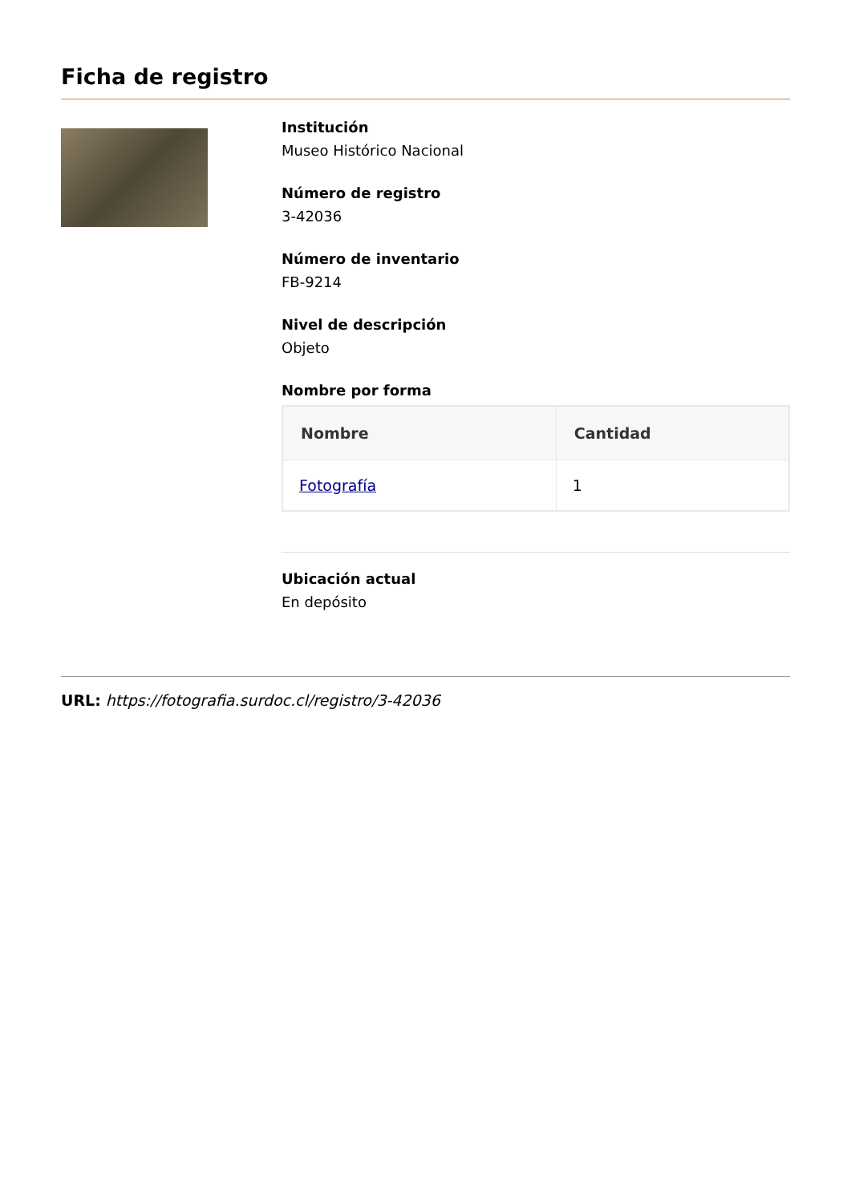Ficha de registro
Institución
Museo Histórico Nacional
Número de registro
3-42036
Número de inventario
FB-9214
Nivel de descripción
Objeto
Nombre por forma
| Nombre | Cantidad |
| --- | --- |
| Fotografía | 1 |
Ubicación actual
En depósito
URL: https://fotografia.surdoc.cl/registro/3-42036